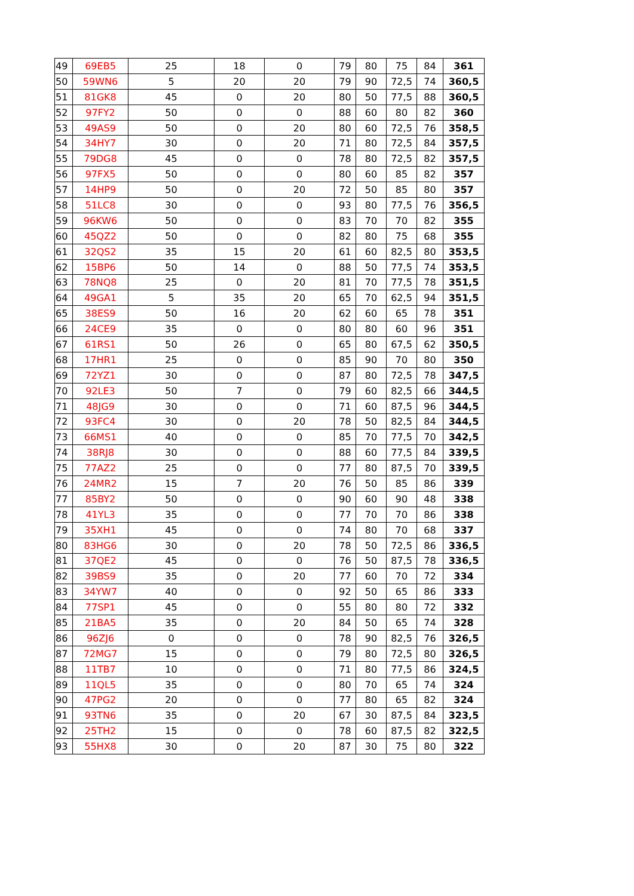| 49 | 69EB5 | 25 | 18 | 0 | 79 | 80 | 75 | 84 | 361 |
| 50 | 59WN6 | 5 | 20 | 20 | 79 | 90 | 72,5 | 74 | 360,5 |
| 51 | 81GK8 | 45 | 0 | 20 | 80 | 50 | 77,5 | 88 | 360,5 |
| 52 | 97FY2 | 50 | 0 | 0 | 88 | 60 | 80 | 82 | 360 |
| 53 | 49AS9 | 50 | 0 | 20 | 80 | 60 | 72,5 | 76 | 358,5 |
| 54 | 34HY7 | 30 | 0 | 20 | 71 | 80 | 72,5 | 84 | 357,5 |
| 55 | 79DG8 | 45 | 0 | 0 | 78 | 80 | 72,5 | 82 | 357,5 |
| 56 | 97FX5 | 50 | 0 | 0 | 80 | 60 | 85 | 82 | 357 |
| 57 | 14HP9 | 50 | 0 | 20 | 72 | 50 | 85 | 80 | 357 |
| 58 | 51LC8 | 30 | 0 | 0 | 93 | 80 | 77,5 | 76 | 356,5 |
| 59 | 96KW6 | 50 | 0 | 0 | 83 | 70 | 70 | 82 | 355 |
| 60 | 45QZ2 | 50 | 0 | 0 | 82 | 80 | 75 | 68 | 355 |
| 61 | 32QS2 | 35 | 15 | 20 | 61 | 60 | 82,5 | 80 | 353,5 |
| 62 | 15BP6 | 50 | 14 | 0 | 88 | 50 | 77,5 | 74 | 353,5 |
| 63 | 78NQ8 | 25 | 0 | 20 | 81 | 70 | 77,5 | 78 | 351,5 |
| 64 | 49GA1 | 5 | 35 | 20 | 65 | 70 | 62,5 | 94 | 351,5 |
| 65 | 38ES9 | 50 | 16 | 20 | 62 | 60 | 65 | 78 | 351 |
| 66 | 24CE9 | 35 | 0 | 0 | 80 | 80 | 60 | 96 | 351 |
| 67 | 61RS1 | 50 | 26 | 0 | 65 | 80 | 67,5 | 62 | 350,5 |
| 68 | 17HR1 | 25 | 0 | 0 | 85 | 90 | 70 | 80 | 350 |
| 69 | 72YZ1 | 30 | 0 | 0 | 87 | 80 | 72,5 | 78 | 347,5 |
| 70 | 92LE3 | 50 | 7 | 0 | 79 | 60 | 82,5 | 66 | 344,5 |
| 71 | 48JG9 | 30 | 0 | 0 | 71 | 60 | 87,5 | 96 | 344,5 |
| 72 | 93FC4 | 30 | 0 | 20 | 78 | 50 | 82,5 | 84 | 344,5 |
| 73 | 66MS1 | 40 | 0 | 0 | 85 | 70 | 77,5 | 70 | 342,5 |
| 74 | 38RJ8 | 30 | 0 | 0 | 88 | 60 | 77,5 | 84 | 339,5 |
| 75 | 77AZ2 | 25 | 0 | 0 | 77 | 80 | 87,5 | 70 | 339,5 |
| 76 | 24MR2 | 15 | 7 | 20 | 76 | 50 | 85 | 86 | 339 |
| 77 | 85BY2 | 50 | 0 | 0 | 90 | 60 | 90 | 48 | 338 |
| 78 | 41YL3 | 35 | 0 | 0 | 77 | 70 | 70 | 86 | 338 |
| 79 | 35XH1 | 45 | 0 | 0 | 74 | 80 | 70 | 68 | 337 |
| 80 | 83HG6 | 30 | 0 | 20 | 78 | 50 | 72,5 | 86 | 336,5 |
| 81 | 37QE2 | 45 | 0 | 0 | 76 | 50 | 87,5 | 78 | 336,5 |
| 82 | 39BS9 | 35 | 0 | 20 | 77 | 60 | 70 | 72 | 334 |
| 83 | 34YW7 | 40 | 0 | 0 | 92 | 50 | 65 | 86 | 333 |
| 84 | 77SP1 | 45 | 0 | 0 | 55 | 80 | 80 | 72 | 332 |
| 85 | 21BA5 | 35 | 0 | 20 | 84 | 50 | 65 | 74 | 328 |
| 86 | 96ZJ6 | 0 | 0 | 0 | 78 | 90 | 82,5 | 76 | 326,5 |
| 87 | 72MG7 | 15 | 0 | 0 | 79 | 80 | 72,5 | 80 | 326,5 |
| 88 | 11TB7 | 10 | 0 | 0 | 71 | 80 | 77,5 | 86 | 324,5 |
| 89 | 11QL5 | 35 | 0 | 0 | 80 | 70 | 65 | 74 | 324 |
| 90 | 47PG2 | 20 | 0 | 0 | 77 | 80 | 65 | 82 | 324 |
| 91 | 93TN6 | 35 | 0 | 20 | 67 | 30 | 87,5 | 84 | 323,5 |
| 92 | 25TH2 | 15 | 0 | 0 | 78 | 60 | 87,5 | 82 | 322,5 |
| 93 | 55HX8 | 30 | 0 | 20 | 87 | 30 | 75 | 80 | 322 |